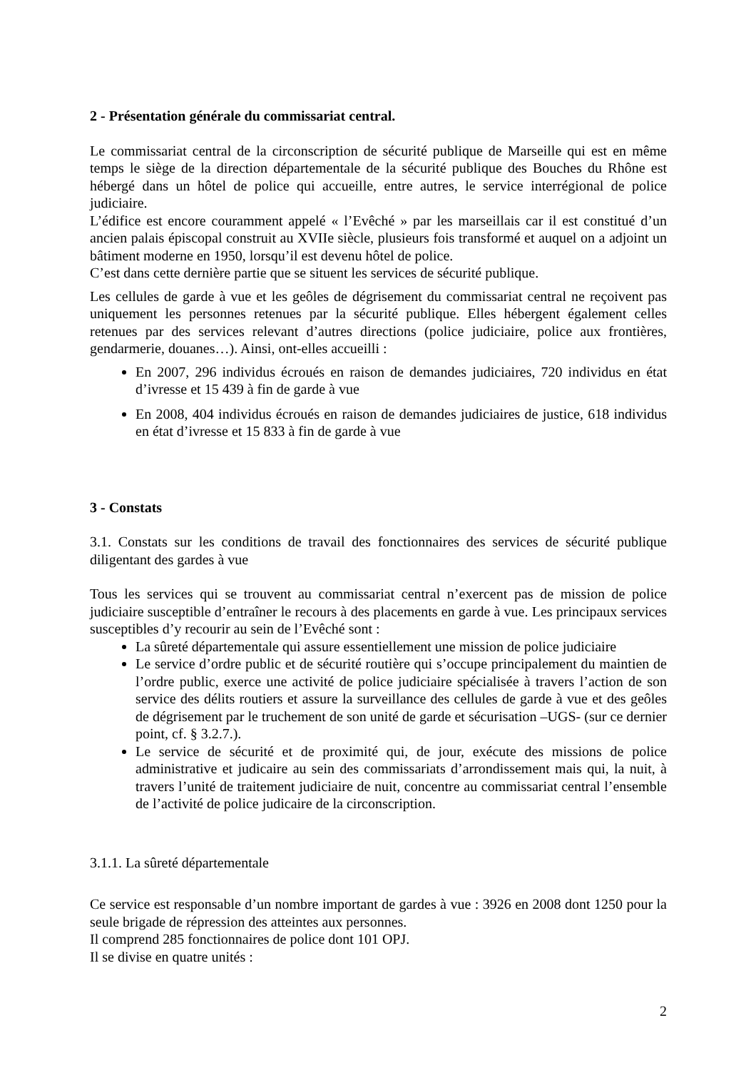2 - Présentation générale du commissariat central.
Le commissariat central de la circonscription de sécurité publique de Marseille qui est en même temps le siège de la direction départementale de la sécurité publique des Bouches du Rhône est hébergé dans un hôtel de police qui accueille, entre autres, le service interrégional de police judiciaire.
L’édifice est encore couramment appelé « l’Evêché » par les marseillais car il est constitué d’un ancien palais épiscopal construit au XVIIe siècle, plusieurs fois transformé et auquel on a adjoint un bâtiment moderne en 1950, lorsqu’il est devenu hôtel de police.
C’est dans cette dernière partie que se situent les services de sécurité publique.
Les cellules de garde à vue et les geôles de dégrisement du commissariat central ne reçoivent pas uniquement les personnes retenues par la sécurité publique. Elles hébergent également celles retenues par des services relevant d’autres directions (police judiciaire, police aux frontières, gendarmerie, douanes…). Ainsi, ont-elles accueilli :
En 2007, 296 individus écroués en raison de demandes judiciaires, 720 individus en état d’ivresse et 15 439 à fin de garde à vue
En 2008, 404 individus écroués en raison de demandes judiciaires de justice, 618 individus en état d’ivresse et 15 833 à fin de garde à vue
3 - Constats
3.1. Constats sur les conditions de travail des fonctionnaires des services de sécurité publique diligentant des gardes à vue
Tous les services qui se trouvent au commissariat central n’exercent pas de mission de police judiciaire susceptible d’entraîner le recours à des placements en garde à vue. Les principaux services susceptibles d’y recourir au sein de l’Evêché sont :
La sûreté départementale qui assure essentiellement une mission de police judiciaire
Le service d’ordre public et de sécurité routière qui s’occupe principalement du maintien de l’ordre public, exerce une activité de police judiciaire spécialisée à travers l’action de son service des délits routiers et assure la surveillance des cellules de garde à vue et des geôles de dégrisement par le truchement de son unité de garde et sécurisation –UGS- (sur ce dernier point, cf. § 3.2.7.).
Le service de sécurité et de proximité qui, de jour, exécute des missions de police administrative et judicaire au sein des commissariats d’arrondissement mais qui, la nuit, à travers l’unité de traitement judiciaire de nuit, concentre au commissariat central l’ensemble de l’activité de police judicaire de la circonscription.
3.1.1. La sûreté départementale
Ce service est responsable d’un nombre important de gardes à vue : 3926 en 2008 dont 1250 pour la seule brigade de répression des atteintes aux personnes.
Il comprend 285 fonctionnaires de police dont 101 OPJ.
Il se divise en quatre unités :
2